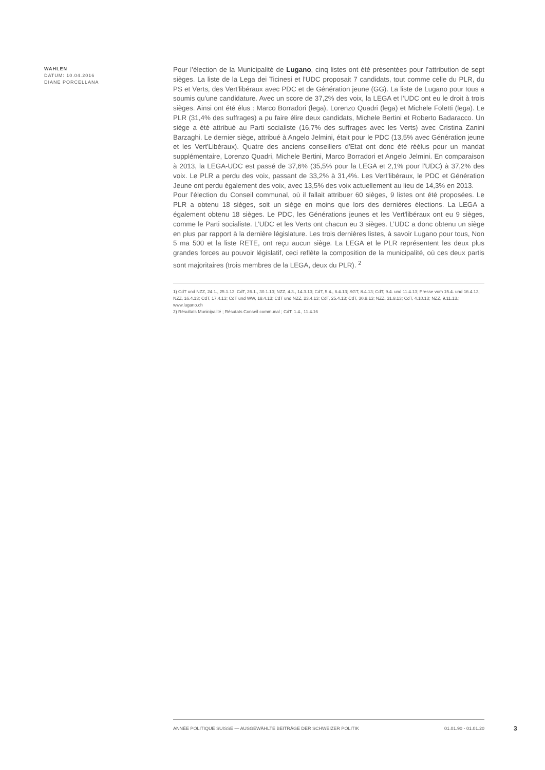WAHLEN
DATUM: 10.04.2016
DIANE PORCELLANA
Pour l’élection de la Municipalité de Lugano, cinq listes ont été présentées pour l’attribution de sept sièges. La liste de la Lega dei Ticinesi et l'UDC proposait 7 candidats, tout comme celle du PLR, du PS et Verts, des Vert'libéraux avec PDC et de Génération jeune (GG). La liste de Lugano pour tous a soumis qu'une candidature. Avec un score de 37,2% des voix, la LEGA et l’UDC ont eu le droit à trois sièges. Ainsi ont été élus : Marco Borradori (lega), Lorenzo Quadri (lega) et Michele Foletti (lega). Le PLR (31,4% des suffrages) a pu faire élire deux candidats, Michele Bertini et Roberto Badaracco. Un siège a été attribué au Parti socialiste (16,7% des suffrages avec les Verts) avec Cristina Zanini Barzaghi. Le dernier siège, attribué à Angelo Jelmini, était pour le PDC (13,5% avec Génération jeune et les Vert'Libéraux). Quatre des anciens conseillers d'Etat ont donc été réélus pour un mandat supplémentaire, Lorenzo Quadri, Michele Bertini, Marco Borradori et Angelo Jelmini. En comparaison à 2013, la LEGA-UDC est passé de 37,6% (35,5% pour la LEGA et 2,1% pour l'UDC) à 37,2% des voix. Le PLR a perdu des voix, passant de 33,2% à 31,4%. Les Vert'libéraux, le PDC et Génération Jeune ont perdu également des voix, avec 13,5% des voix actuellement au lieu de 14,3% en 2013.
Pour l’élection du Conseil communal, où il fallait attribuer 60 sièges, 9 listes ont été proposées. Le PLR a obtenu 18 sièges, soit un siège en moins que lors des dernières élections. La LEGA a également obtenu 18 sièges. Le PDC, les Générations jeunes et les Vert'libéraux ont eu 9 sièges, comme le Parti socialiste. L’UDC et les Verts ont chacun eu 3 sièges. L’UDC a donc obtenu un siège en plus par rapport à la dernière législature. Les trois dernières listes, à savoir Lugano pour tous, Non 5 ma 500 et la liste RETE, ont reçu aucun siège. La LEGA et le PLR représentent les deux plus grandes forces au pouvoir législatif, ceci reflète la composition de la municipalité, où ces deux partis sont majoritaires (trois membres de la LEGA, deux du PLR). <sup>2</sup>
1) CdT und NZZ, 24.1., 25.1.13; CdT, 26.1., 30.1.13; NZZ, 4.3., 14.3.13; CdT, 5.4., 6.4.13; SGT, 8.4.13; CdT, 9.4. und 11.4.13; Presse vom 15.4. und 16.4.13; NZZ, 16.4.13; CdT, 17.4.13; CdT und WW, 18.4.13; CdT und NZZ, 23.4.13; CdT, 25.4.13; CdT, 30.8.13; NZZ, 31.8.13; CdT, 4.10.13; NZZ, 9.11.13.; www.lugano.ch
2) Résultats Municipalité ; Résutats Conseil communal ; CdT, 1.4., 11.4.16
ANNÉE POLITIQUE SUISSE — AUSGEWÄHLTE BEITRÄGE DER SCHWEIZER POLITIK 01.01.90 - 01.01.20
3